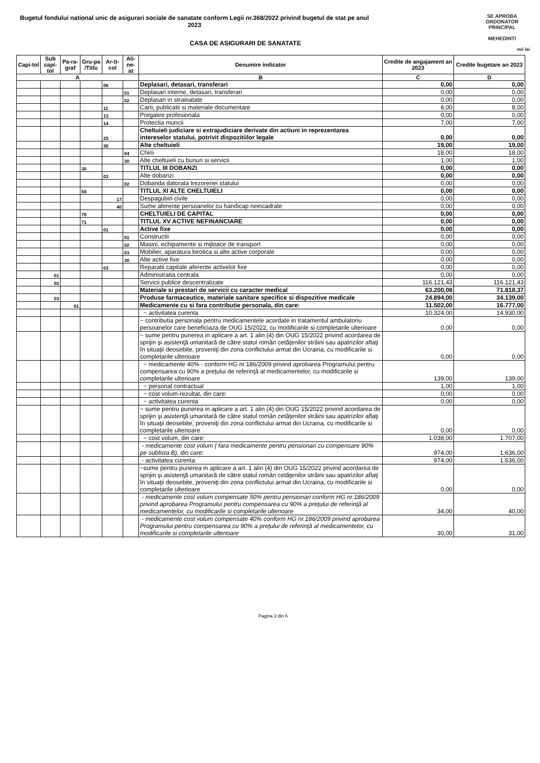Bugetul fondului national unic de asigurari sociale de sanatate conform Legii nr.368/2022 privind bugetul de stat pe anul 2023
CASA DE ASIGURARI DE SANATATE
SE APROBA
ORDONATOR PRINCIPAL
MEHEDINTI
mii lei
| Capi-tol | Sub capi-tol | Pa-ra-graf | Gru-pa /Titlu | Ar-ti-col | Ali-ne-at | Denumire indicator | Credite de angajament an 2023 | Credite bugetare an 2023 |
| --- | --- | --- | --- | --- | --- | --- | --- | --- |
| A | | | | | | B | C | D |
| | | | | 06 | | Deplasari, detasari, transferari | 0,00 | 0,00 |
| | | | | | 01 | Deplasari interne, detasari, transferari | 0,00 | 0,00 |
| | | | | | 02 | Deplasari in strainatate | 0,00 | 0,00 |
| | | | | 11 | | Carti, publicatii si materiale documentare | 8,00 | 8,00 |
| | | | | 13 | | Pregatire profesionala | 0,00 | 0,00 |
| | | | | 14 | | Protectia muncii | 7,00 | 7,00 |
| | | | | 25 | | Cheltuieli judiciare si extrajudiciare derivate din actiuni in reprezentarea intereselor statului, potrivit dispozitiilor legale | 0,00 | 0,00 |
| | | | | 30 | | Alte cheltuieli | 19,00 | 19,00 |
| | | | | | 04 | Chirii | 18,00 | 18,00 |
| | | | | | 30 | Alte cheltuieli cu bunuri si servicii | 1,00 | 1,00 |
| | | | 30 | | | TITLUL III DOBANZI | 0,00 | 0,00 |
| | | | | 03 | | Alte dobanzi | 0,00 | 0,00 |
| | | | | | 02 | Dobanda datorata trezoreriei statului | 0,00 | 0,00 |
| | | | 59 | | | TITLUL XI ALTE CHELTUIELI | 0,00 | 0,00 |
| | | | | 17 | | Despagubiri civile | 0,00 | 0,00 |
| | | | | 40 | | Sume aferente persoanelor cu handicap neincadrate | 0,00 | 0,00 |
| | | | 70 | | | CHELTUIELI DE CAPITAL | 0,00 | 0,00 |
| | | | 71 | | | TITLUL XV ACTIVE NEFINANCIARE | 0,00 | 0,00 |
| | | | | 01 | | Active fixe | 0,00 | 0,00 |
| | | | | | 01 | Constructii | 0,00 | 0,00 |
| | | | | | 02 | Masini, echipamente si mijloace de transport | 0,00 | 0,00 |
| | | | | | 03 | Mobilier, aparatura birotica si alte active corporale | 0,00 | 0,00 |
| | | | | | 30 | Alte active fixe | 0,00 | 0,00 |
| | | | | 03 | | Reparatii capitale aferente activelor fixe | 0,00 | 0,00 |
| | 01 | | | | | Administratia centrala | 0,00 | 0,00 |
| | 02 | | | | | Servicii publice descentralizate | 116.121,43 | 116.121,43 |
| | | | | | | Materiale si prestari de servicii cu caracter medical | 63.200,08 | 71.818,37 |
| | 03 | | | | | Produse farmaceutice, materiale sanitare specifice si dispozitive medicale | 24.894,00 | 34.139,00 |
| | | 01 | | | | Medicamente cu si fara contributie personala, din care: | 11.502,00 | 16.777,00 |
| | | | | | | ~ activitatea curenta | 10.324,00 | 14.930,00 |
| | | | | | | ~ contributia personala pentru medicamentele acordate in tratamentul ambulatoriu persoanelor care beneficiaza de OUG 15/2022, cu modificarile si completarile ulterioare | 0,00 | 0,00 |
| | | | | | | ~ sume pentru punerea in aplicare a art. 1 alin (4) din OUG 15/2022 privind acordarea de sprijin şi asistenţă umanitară de către statul român cetăţenilor străini sau apatrizilor aflaţi în situaţii deosebite, proveniţi din zona conflictului armat din Ucraina, cu modificarile si completarile ulterioare | 0,00 | 0,00 |
| | | | | | | ~ medicamente 40% - conform HG nr.186/2009 privind aprobarea Programului pentru compensarea cu 90% a preţului de referinţă al medicamentelor, cu modificarile si completarile ulterioare | 139,00 | 139,00 |
| | | | | | | ~ personal contractual | 1,00 | 1,00 |
| | | | | | | ~ cost volum-rezultat, din care: | 0,00 | 0,00 |
| | | | | | | ~ activitatea curenta | 0,00 | 0,00 |
| | | | | | | ~ sume pentru punerea in aplicare a art. 1 alin (4) din OUG 15/2022 privind acordarea de sprijin şi asistenţă umanitară de către statul român cetăţenilor străini sau apatrizilor aflaţi în situaţii deosebite, proveniţi din zona conflictului armat din Ucraina, cu modificarile si completarile ulterioare | 0,00 | 0,00 |
| | | | | | | ~ cost volum, din care: | 1.038,00 | 1.707,00 |
| | | | | | | - medicamente cost volum ( fara medicamente pentru pensionari cu compensare 90% pe sublista B), din care: | 974,00 | 1.636,00 |
| | | | | | | - activitatea curenta | 974,00 | 1.636,00 |
| | | | | | | ~sume pentru punerea in aplicare a art. 1 alin (4) din OUG 15/2022 privind acordarea de sprijin şi asistenţă umanitară de către statul român cetăţenilor străini sau apatrizilor aflaţi în situaţii deosebite, proveniţi din zona conflictului armat din Ucraina, cu modificarile si completarile ulterioare | 0,00 | 0,00 |
| | | | | | | - medicamente cost volum compensate 50% pentru pensionari conform HG nr.186/2009 privind aprobarea Programului pentru compensarea cu 90% a preţului de referinţă al medicamentelor, cu modificarile si completarile ulterioare | 34,00 | 40,00 |
| | | | | | | - medicamente cost volum compensate 40% conform HG nr.186/2009 privind aprobarea Programului pentru compensarea cu 90% a preţului de referinţă al medicamentelor, cu modificarile si completarile ulterioare | 30,00 | 31,00 |
Pagina 3 din 6